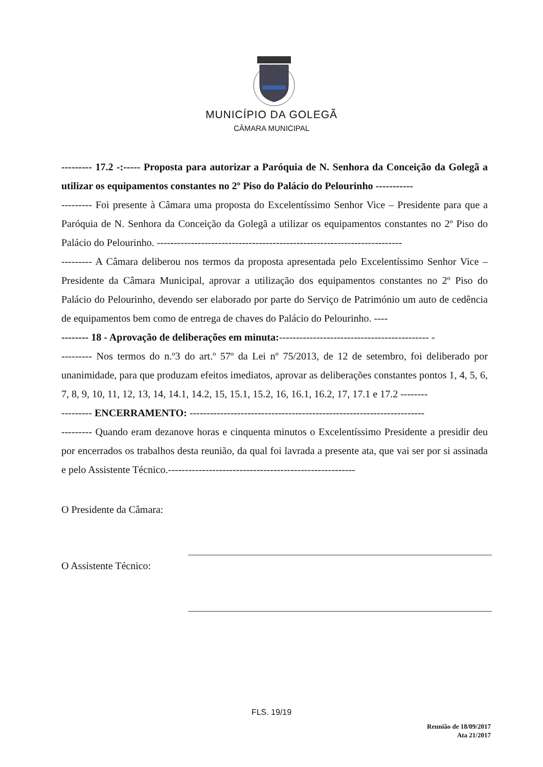MUNICÍPIO DA GOLEGÃ
CÂMARA MUNICIPAL
--------- 17.2 -:----- Proposta para autorizar a Paróquia de N. Senhora da Conceição da Golegã a utilizar os equipamentos constantes no 2º Piso do Palácio do Pelourinho -----------
--------- Foi presente à Câmara uma proposta do Excelentíssimo Senhor Vice – Presidente para que a Paróquia de N. Senhora da Conceição da Golegã a utilizar os equipamentos constantes no 2º Piso do Palácio do Pelourinho. ------------------------------------------------------------------------
--------- A Câmara deliberou nos termos da proposta apresentada pelo Excelentíssimo Senhor Vice – Presidente da Câmara Municipal, aprovar a utilização dos equipamentos constantes no 2º Piso do Palácio do Pelourinho, devendo ser elaborado por parte do Serviço de Património um auto de cedência de equipamentos bem como de entrega de chaves do Palácio do Pelourinho. ----
-------- 18 - Aprovação de deliberações em minuta:-------------------------------------------- -
--------- Nos termos do n.º3 do art.º 57º da Lei nº 75/2013, de 12 de setembro, foi deliberado por unanimidade, para que produzam efeitos imediatos, aprovar as deliberações constantes pontos 1, 4, 5, 6, 7, 8, 9, 10, 11, 12, 13, 14, 14.1, 14.2, 15, 15.1, 15.2, 16, 16.1, 16.2, 17, 17.1 e 17.2 --------
--------- ENCERRAMENTO: ---------------------------------------------------------------------
--------- Quando eram dezanove horas e cinquenta minutos o Excelentíssimo Presidente a presidir deu por encerrados os trabalhos desta reunião, da qual foi lavrada a presente ata, que vai ser por si assinada e pelo Assistente Técnico.-------------------------------------------------------
O Presidente da Câmara:
O Assistente Técnico:
FLS. 19/19
Reunião de 18/09/2017
Ata 21/2017